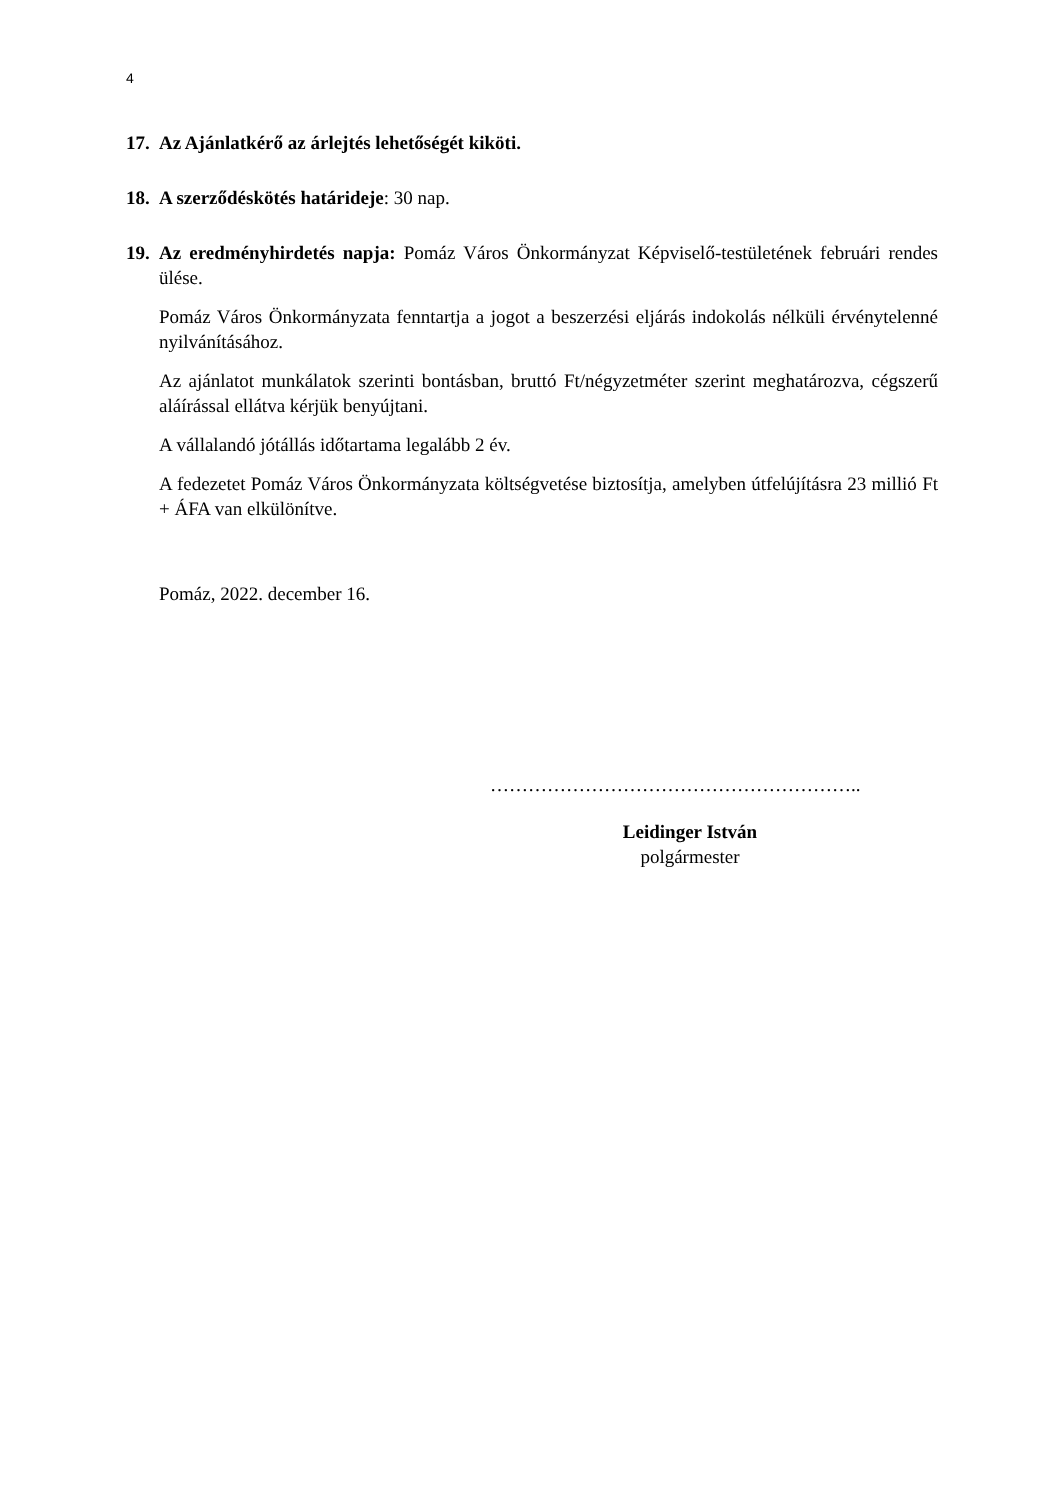4
17.
Az Ajánlatkérő az árlejtés lehetőségét kiköti.
18.
A szerződéskötés határideje: 30 nap.
19.
Az eredményhirdetés napja: Pomáz Város Önkormányzat Képviselő-testületének februári rendes ülése.
Pomáz Város Önkormányzata fenntartja a jogot a beszerzési eljárás indokolás nélküli érvénytelenné nyilvánításához.
Az ajánlatot munkálatok szerinti bontásban, bruttó Ft/négyzetméter szerint meghatározva, cégszerű aláírással ellátva kérjük benyújtani.
A vállalandó jótállás időtartama legalább 2 év.
A fedezetet Pomáz Város Önkormányzata költségvetése biztosítja, amelyben útfelújításra 23 millió Ft + ÁFA van elkülönítve.
Pomáz, 2022. december 16.
…………………………………………………..
Leidinger István
polgármester